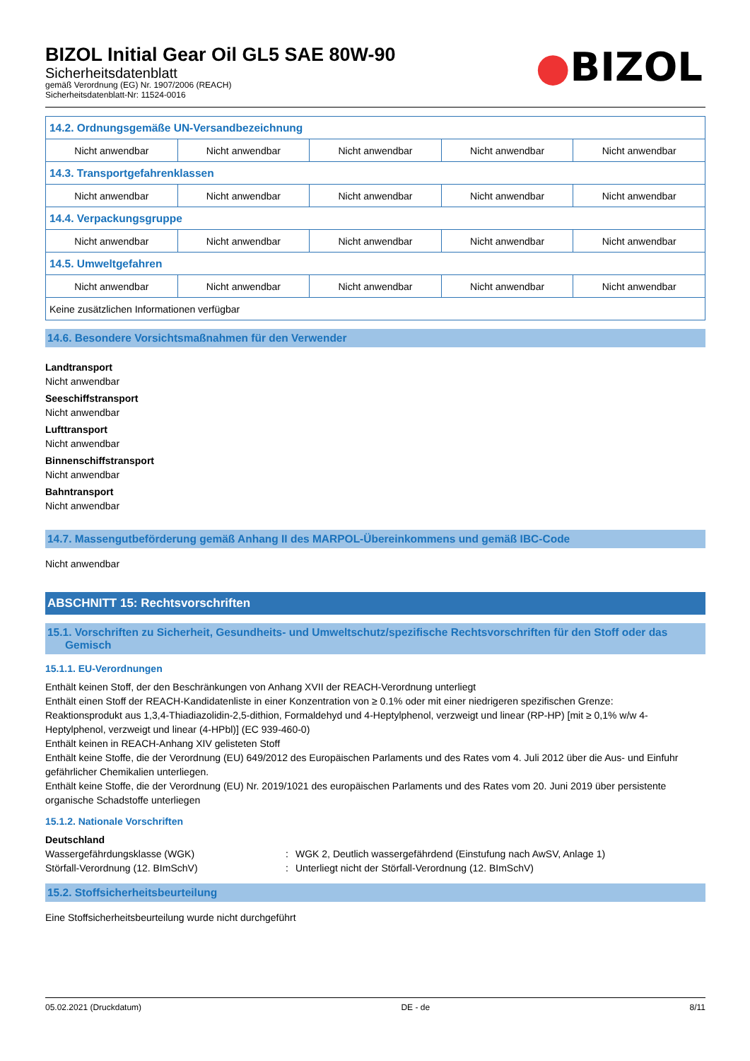BIZOL Initial Gear Oil GL5 SAE 80W-90
Sicherheitsdatenblatt
gemäß Verordnung (EG) Nr. 1907/2006 (REACH)
Sicherheitsdatenblatt-Nr: 11524-0016
●BIZOL
| 14.2. Ordnungsgemäße UN-Versandbezeichnung | | | | |
| Nicht anwendbar | Nicht anwendbar | Nicht anwendbar | Nicht anwendbar | Nicht anwendbar |
| 14.3. Transportgefahrenklassen | | | | |
| Nicht anwendbar | Nicht anwendbar | Nicht anwendbar | Nicht anwendbar | Nicht anwendbar |
| 14.4. Verpackungsgruppe | | | | |
| Nicht anwendbar | Nicht anwendbar | Nicht anwendbar | Nicht anwendbar | Nicht anwendbar |
| 14.5. Umweltgefahren | | | | |
| Nicht anwendbar | Nicht anwendbar | Nicht anwendbar | Nicht anwendbar | Nicht anwendbar |
| Keine zusätzlichen Informationen verfügbar | | | | |
14.6. Besondere Vorsichtsmaßnahmen für den Verwender
Landtransport
Nicht anwendbar
Seeschiffstransport
Nicht anwendbar
Lufttransport
Nicht anwendbar
Binnenschiffstransport
Nicht anwendbar
Bahntransport
Nicht anwendbar
14.7. Massengutbeförderung gemäß Anhang II des MARPOL-Übereinkommens und gemäß IBC-Code
Nicht anwendbar
ABSCHNITT 15: Rechtsvorschriften
15.1. Vorschriften zu Sicherheit, Gesundheits- und Umweltschutz/spezifische Rechtsvorschriften für den Stoff oder das Gemisch
15.1.1. EU-Verordnungen
Enthält keinen Stoff, der den Beschränkungen von Anhang XVII der REACH-Verordnung unterliegt
Enthält einen Stoff der REACH-Kandidatenliste in einer Konzentration von ≥ 0.1% oder mit einer niedrigeren spezifischen Grenze:
Reaktionsprodukt aus 1,3,4-Thiadiazolidin-2,5-dithion, Formaldehyd und 4-Heptylphenol, verzweigt und linear (RP-HP) [mit ≥ 0,1% w/w 4-Heptylphenol, verzweigt und linear (4-HPbl)] (EC 939-460-0)
Enthält keinen in REACH-Anhang XIV gelisteten Stoff
Enthält keine Stoffe, die der Verordnung (EU) 649/2012 des Europäischen Parlaments und des Rates vom 4. Juli 2012 über die Aus- und Einfuhr gefährlicher Chemikalien unterliegen.
Enthält keine Stoffe, die der Verordnung (EU) Nr. 2019/1021 des europäischen Parlaments und des Rates vom 20. Juni 2019 über persistente organische Schadstoffe unterliegen
15.1.2. Nationale Vorschriften
Deutschland
| Wassergefährdungsklasse (WGK) | : | WGK 2, Deutlich wassergefährdend (Einstufung nach AwSV, Anlage 1) |
| Störfall-Verordnung (12. BImSchV) | : | Unterliegt nicht der Störfall-Verordnung (12. BImSchV) |
15.2. Stoffsicherheitsbeurteilung
Eine Stoffsicherheitsbeurteilung wurde nicht durchgeführt
05.02.2021 (Druckdatum) DE - de 8/11